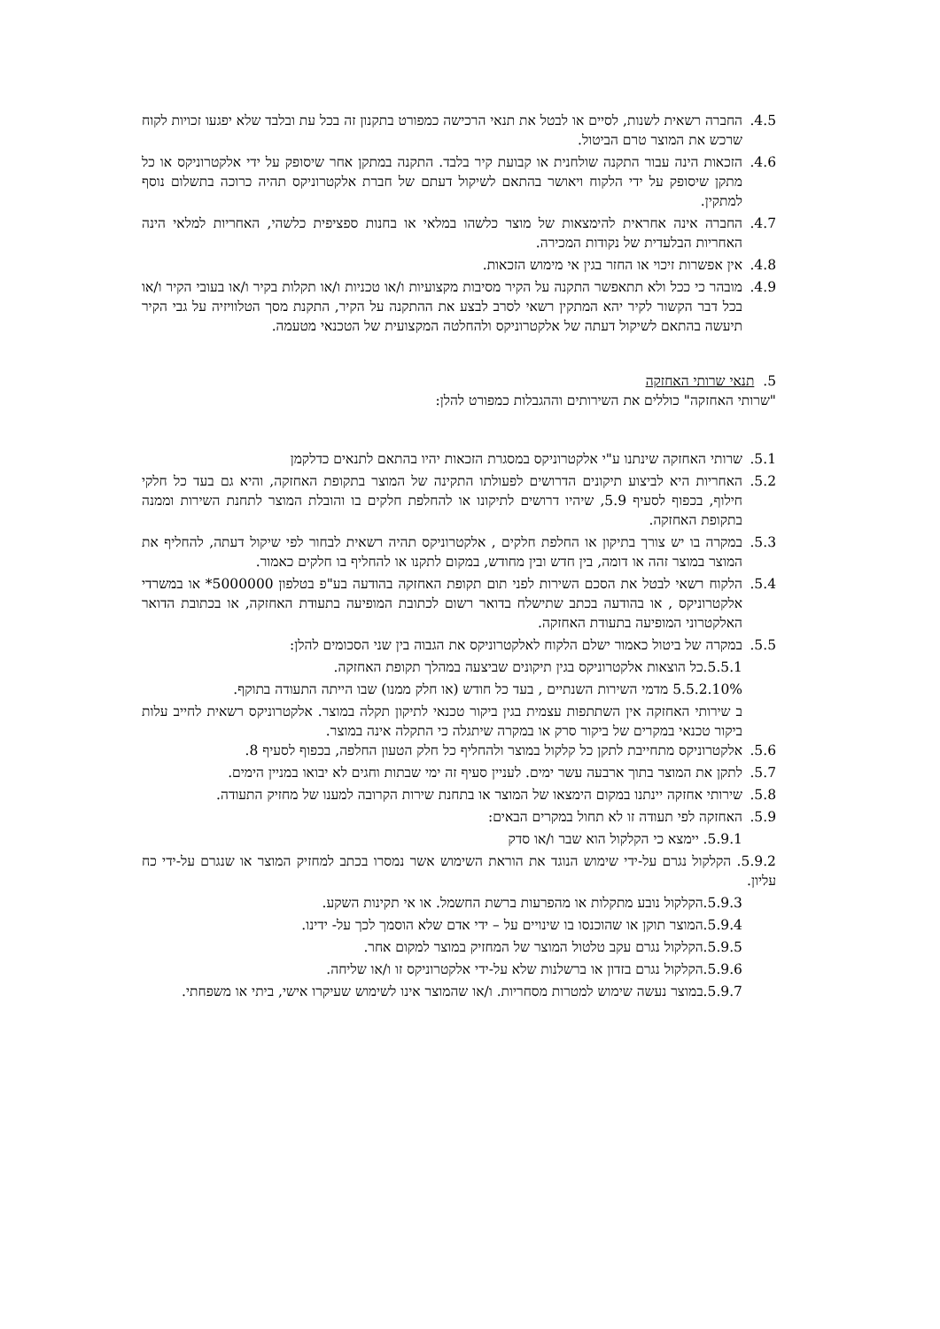4.5. החברה רשאית לשנות, לסיים או לבטל את תנאי הרכישה כמפורט בתקנון זה בכל עת ובלבד שלא יפגעו זכויות לקוח שרכש את המוצר טרם הביטול.
4.6. הזכאות הינה עבור התקנה שולחנית או קבועת קיר בלבד. התקנה במתקן אחר שיסופק על ידי אלקטרוניקס או כל מתקן שיסופק על ידי הלקוח ויאושר בהתאם לשיקול דעתם של חברת אלקטרוניקס תהיה כרוכה בתשלום נוסף למתקין.
4.7. החברה אינה אחראית להימצאות של מוצר כלשהו במלאי או בחנות ספציפית כלשהי, האחריות למלאי הינה האחריות הבלעדית של נקודות המכירה.
4.8. אין אפשרות זיכוי או החזר בגין אי מימוש הזכאות.
4.9. מובהר כי ככל ולא תתאפשר התקנה על הקיר מסיבות מקצועיות ו/או טכניות ו/או תקלות בקיר ו/או בעובי הקיר ו/או בכל דבר הקשור לקיר יהא המתקין רשאי לסרב לבצע את ההתקנה על הקיר, התקנת מסך הטלוויזיה על גבי הקיר תיעשה בהתאם לשיקול דעתה של אלקטרוניקס ולהחלטה המקצועית של הטכנאי מטעמה.
5. תנאי שרותי האחזקה
"שרותי האחזקה" כוללים את השירותים וההגבלות כמפורט להלן:
5.1. שרותי האחזקה שינתנו ע"י אלקטרוניקס במסגרת הזכאות יהיו בהתאם לתנאים כדלקמן
5.2. האחריות היא לביצוע תיקונים הדרושים לפעולתו התקינה של המוצר בתקופת האחזקה, והיא גם בעד כל חלקי חילוף, בכפוף לסעיף 5.9, שיהיו דרושים לתיקונו או להחלפת חלקים בו והובלת המוצר לתחנת השירות וממנה בתקופת האחזקה.
5.3. במקרה בו יש צורך בתיקון או החלפת חלקים , אלקטרוניקס תהיה רשאית לבחור לפי שיקול דעתה, להחליף את המוצר במוצר זהה או דומה, בין חדש ובין מחודש, במקום לתקנו או להחליף בו חלקים כאמור.
5.4. הלקוח רשאי לבטל את הסכם השירות לפני תום תקופת האחזקה בהודעה בע"פ בטלפון 5000000* או במשרדי אלקטרוניקס , או בהודעה בכתב שתישלח בדואר רשום לכתובת המופיעה בתעודת האחזקה, או בכתובת הדואר האלקטרוני המופיעה בתעודת האחזקה.
5.5. במקרה של ביטול כאמור ישלם הלקוח לאלקטרוניקס את הגבוה בין שני הסכומים להלן:
5.5.1.כל הוצאות אלקטרוניקס בגין תיקונים שביצעה במהלך תקופת האחזקה.
5.5.2.10% מדמי השירות השנתיים , בעד כל חודש (או חלק ממנו) שבו הייתה התעודה בתוקף.
ב שירותי האחזקה אין השתתפות עצמית בגין ביקור טכנאי לתיקון תקלה במוצר. אלקטרוניקס רשאית לחייב עלות ביקור טכנאי במקרים של ביקור סרק או במקרה שיתגלה כי התקלה אינה במוצר.
5.6. אלקטרוניקס מתחייבת לתקן כל קלקול במוצר ולהחליף כל חלק הטעון החלפה, בכפוף לסעיף 8.
5.7. לתקן את המוצר בתוך ארבעה עשר ימים. לעניין סעיף זה ימי שבתות וחגים לא יבואו במניין הימים.
5.8. שירותי אחזקה יינתנו במקום הימצאו של המוצר או בתחנת שירות הקרובה למענו של מחזיק התעודה.
5.9. האחזקה לפי תעודה זו לא תחול במקרים הבאים:
5.9.1. יימצא כי הקלקול הוא שבר ו/או סדק
5.9.2. הקלקול נגרם על-ידי שימוש הנוגד את הוראת השימוש אשר נמסרו בכתב למחזיק המוצר או שנגרם על-ידי כח עליון.
5.9.3.הקלקול נובע מתקלות או מהפרעות ברשת החשמל. או אי תקינות השקע.
5.9.4.המוצר תוקן או שהוכנסו בו שינויים על – ידי אדם שלא הוסמך לכך על- ידינו.
5.9.5.הקלקול נגרם עקב טלטול המוצר של המחזיק במוצר למקום אחר.
5.9.6.הקלקול נגרם בזדון או ברשלנות שלא על-ידי אלקטרוניקס זו ו/או שליחה.
5.9.7.במוצר נעשה שימוש למטרות מסחריות. ו/או שהמוצר אינו לשימוש שעיקרו אישי, ביתי או משפחתי.